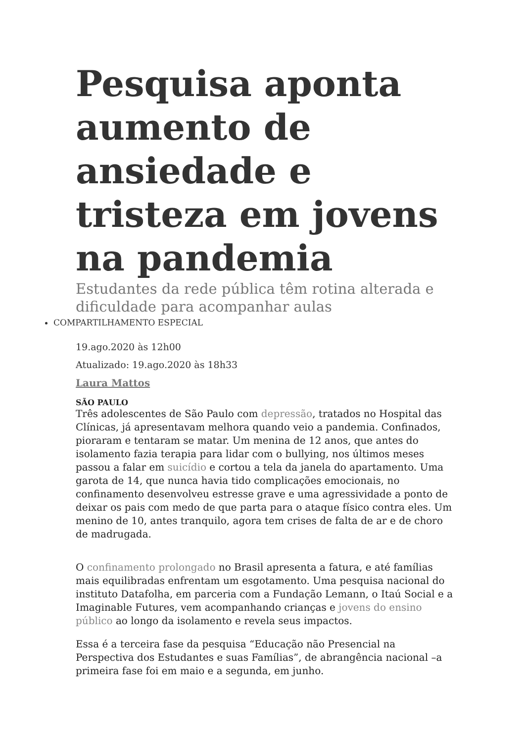Pesquisa aponta aumento de ansiedade e tristeza em jovens na pandemia
Estudantes da rede pública têm rotina alterada e dificuldade para acompanhar aulas
COMPARTILHAMENTO ESPECIAL
19.ago.2020 às 12h00
Atualizado: 19.ago.2020 às 18h33
Laura Mattos
SÃO PAULO
Três adolescentes de São Paulo com depressão, tratados no Hospital das Clínicas, já apresentavam melhora quando veio a pandemia. Confinados, pioraram e tentaram se matar. Um menina de 12 anos, que antes do isolamento fazia terapia para lidar com o bullying, nos últimos meses passou a falar em suicídio e cortou a tela da janela do apartamento. Uma garota de 14, que nunca havia tido complicações emocionais, no confinamento desenvolveu estresse grave e uma agressividade a ponto de deixar os pais com medo de que parta para o ataque físico contra eles. Um menino de 10, antes tranquilo, agora tem crises de falta de ar e de choro de madrugada.
O confinamento prolongado no Brasil apresenta a fatura, e até famílias mais equilibradas enfrentam um esgotamento. Uma pesquisa nacional do instituto Datafolha, em parceria com a Fundação Lemann, o Itaú Social e a Imaginable Futures, vem acompanhando crianças e jovens do ensino público ao longo da isolamento e revela seus impactos.
Essa é a terceira fase da pesquisa “Educação não Presencial na Perspectiva dos Estudantes e suas Famílias”, de abrangência nacional –a primeira fase foi em maio e a segunda, em junho.